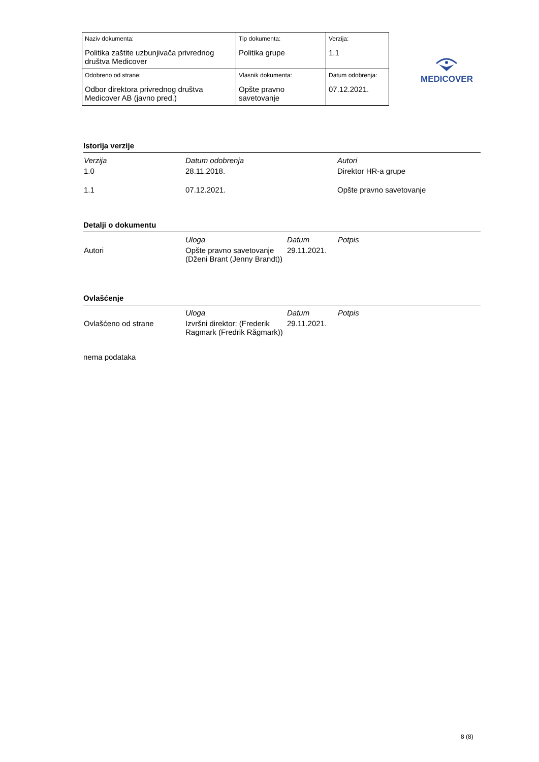| Naziv dokumenta: Politika zaštite uzbunjivača privrednog društva Medicover | Tip dokumenta: Politika grupe | Verzija: 1.1 |
| Odobreno od strane: Odbor direktora privrednog društva Medicover AB (javno pred.) | Vlasnik dokumenta: Opšte pravno savetovanje | Datum odobrenja: 07.12.2021. |
MEDICOVER
Istorija verzije
| Verzija | Datum odobrenja | Autori |
| --- | --- | --- |
| 1.0 | 28.11.2018. | Direktor HR-a grupe |
| 1.1 | 07.12.2021. | Opšte pravno savetovanje |
Detalji o dokumentu
| | Uloga | Datum | Potpis |
| --- | --- | --- | --- |
| Autori | Opšte pravno savetovanje (Dženi Brant (Jenny Brandt)) | 29.11.2021. | |
Ovlašćenje
| | Uloga | Datum | Potpis |
| --- | --- | --- | --- |
| Ovlašćeno od strane | Izvršni direktor: (Frederik Ragmark (Fredrik Rågmark)) | 29.11.2021. | |
nema podataka
8 (8)